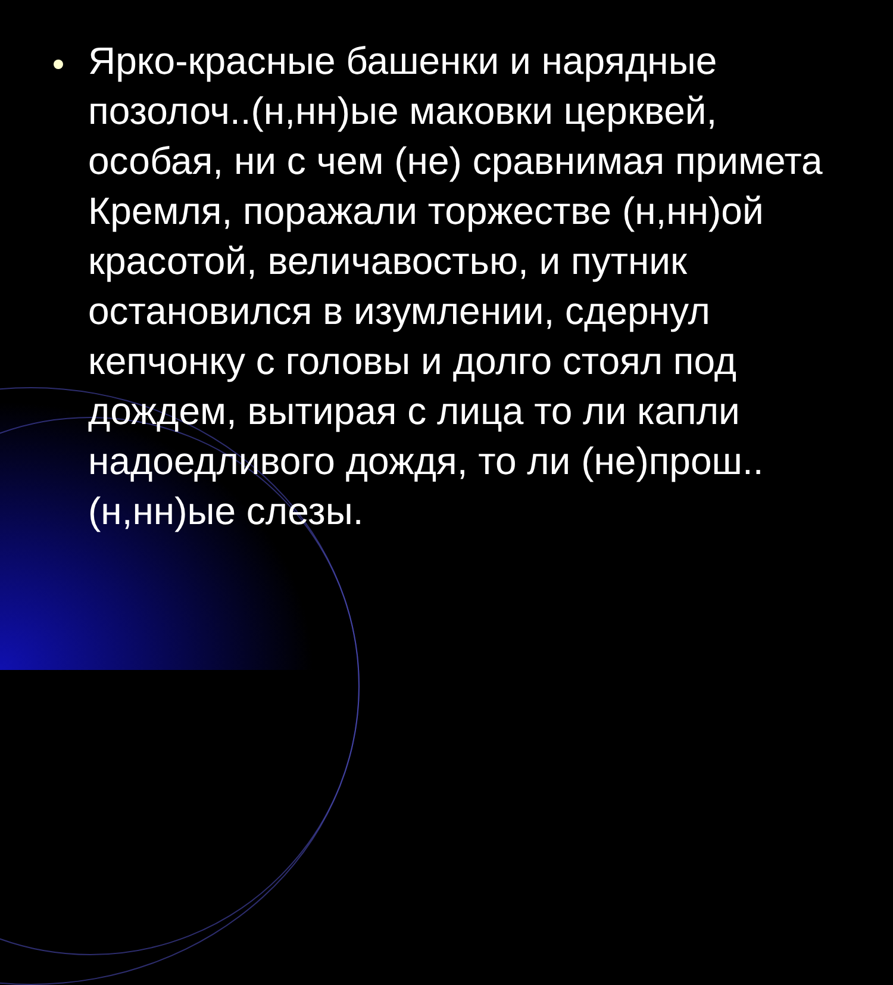Ярко-красные башенки и нарядные позолоч..(н,нн)ые маковки церквей, особая, ни с чем (не) сравнимая примета Кремля, поражали торжестве (н,нн)ой красотой, величавостью, и путник остановился в изумлении, сдернул кепчонку с головы и долго стоял под дождем, вытирая с лица то ли капли надоедливого дождя, то ли (не)прош..(н,нн)ые слезы.